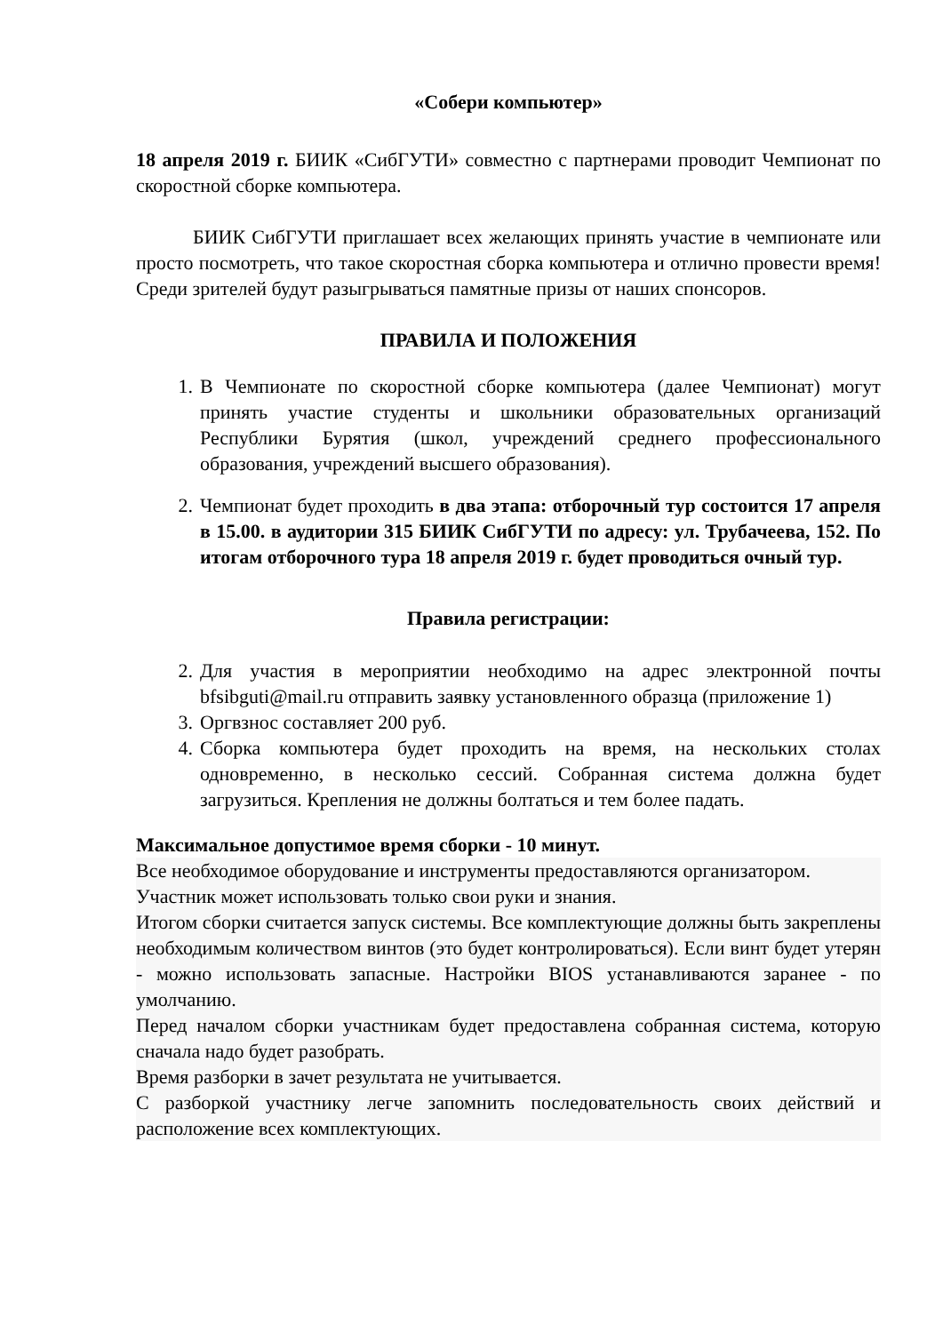«Собери компьютер»
18 апреля 2019 г. БИИК «СибГУТИ» совместно с партнерами проводит Чемпионат по скоростной сборке компьютера.
БИИК СибГУТИ приглашает всех желающих принять участие в чемпионате или просто посмотреть, что такое скоростная сборка компьютера и отлично провести время! Среди зрителей будут разыгрываться памятные призы от наших спонсоров.
ПРАВИЛА И ПОЛОЖЕНИЯ
1. В Чемпионате по скоростной сборке компьютера (далее Чемпионат) могут принять участие студенты и школьники образовательных организаций Республики Бурятия (школ, учреждений среднего профессионального образования, учреждений высшего образования).
2. Чемпионат будет проходить в два этапа: отборочный тур состоится 17 апреля в 15.00. в аудитории 315 БИИК СибГУТИ по адресу: ул. Трубачеева, 152. По итогам отборочного тура 18 апреля 2019 г. будет проводиться очный тур.
Правила регистрации:
2. Для участия в мероприятии необходимо на адрес электронной почты bfsibguti@mail.ru отправить заявку установленного образца (приложение 1)
3. Оргвзнос составляет 200 руб.
4. Сборка компьютера будет проходить на время, на нескольких столах одновременно, в несколько сессий. Собранная система должна будет загрузиться. Крепления не должны болтаться и тем более падать.
Максимальное допустимое время сборки - 10 минут.
Все необходимое оборудование и инструменты предоставляются организатором.
Участник может использовать только свои руки и знания.
Итогом сборки считается запуск системы. Все комплектующие должны быть закреплены необходимым количеством винтов (это будет контролироваться). Если винт будет утерян - можно использовать запасные. Настройки BIOS устанавливаются заранее - по умолчанию.
Перед началом сборки участникам будет предоставлена собранная система, которую сначала надо будет разобрать.
Время разборки в зачет результата не учитывается.
С разборкой участнику легче запомнить последовательность своих действий и расположение всех комплектующих.